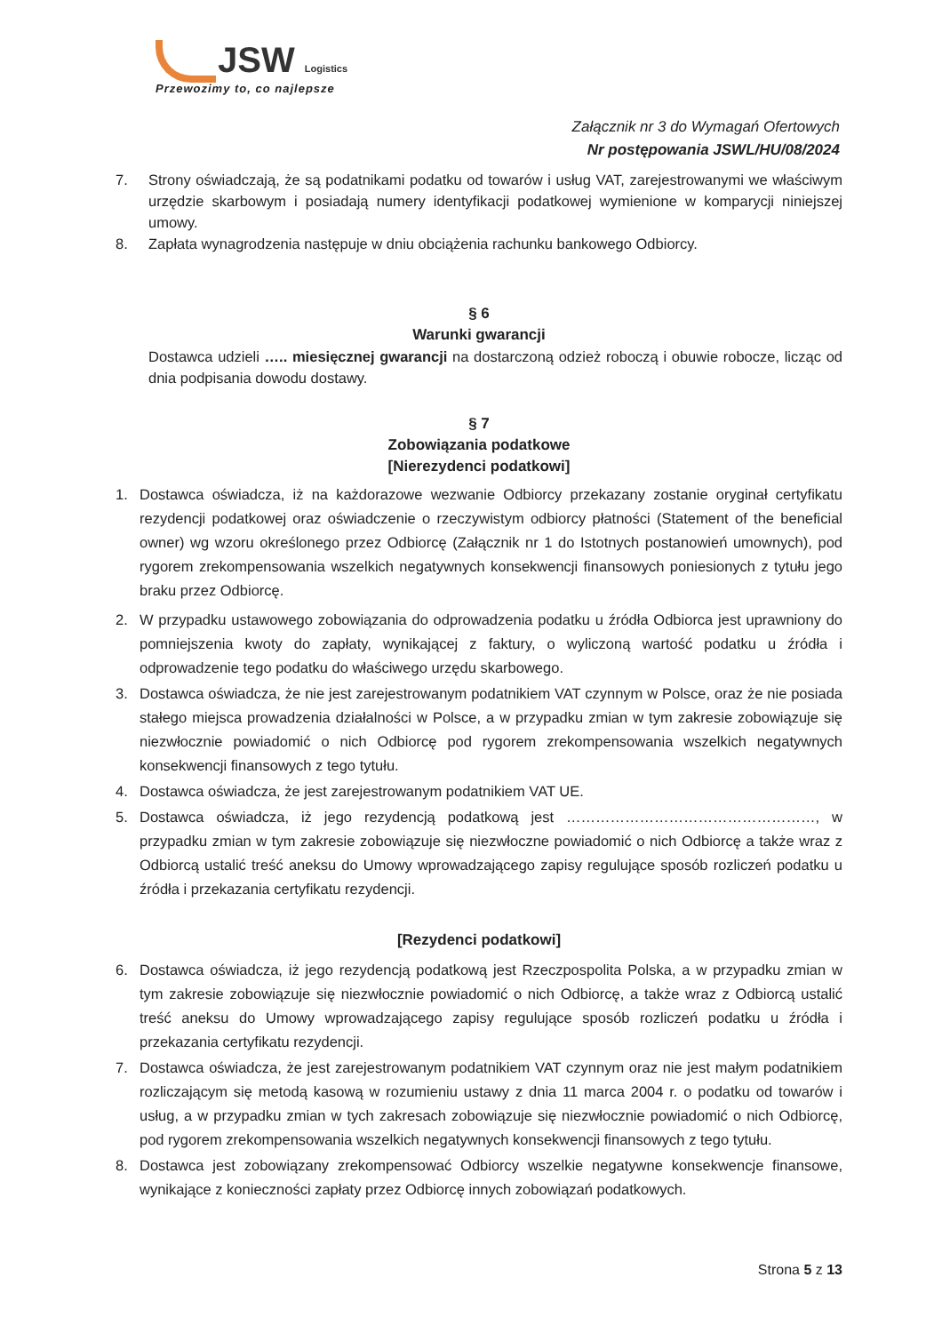JSW Logistics
Przewozimy to, co najlepsze
Załącznik nr 3 do Wymagań Ofertowych
Nr postępowania JSWL/HU/08/2024
7. Strony oświadczają, że są podatnikami podatku od towarów i usług VAT, zarejestrowanymi we właściwym urzędzie skarbowym i posiadają numery identyfikacji podatkowej wymienione w komparycji niniejszej umowy.
8. Zapłata wynagrodzenia następuje w dniu obciążenia rachunku bankowego Odbiorcy.
§ 6
Warunki gwarancji
Dostawca udzieli ….. miesięcznej gwarancji na dostarczoną odzież roboczą i obuwie robocze, licząc od dnia podpisania dowodu dostawy.
§ 7
Zobowiązania podatkowe
[Nierezydenci podatkowi]
1. Dostawca oświadcza, iż na każdorazowe wezwanie Odbiorcy przekazany zostanie oryginał certyfikatu rezydencji podatkowej oraz oświadczenie o rzeczywistym odbiorcy płatności (Statement of the beneficial owner) wg wzoru określonego przez Odbiorcę (Załącznik nr 1 do Istotnych postanowień umownych), pod rygorem zrekompensowania wszelkich negatywnych konsekwencji finansowych poniesionych z tytułu jego braku przez Odbiorcę.
2. W przypadku ustawowego zobowiązania do odprowadzenia podatku u źródła Odbiorca jest uprawniony do pomniejszenia kwoty do zapłaty, wynikającej z faktury, o wyliczoną wartość podatku u źródła i odprowadzenie tego podatku do właściwego urzędu skarbowego.
3. Dostawca oświadcza, że nie jest zarejestrowanym podatnikiem VAT czynnym w Polsce, oraz że nie posiada stałego miejsca prowadzenia działalności w Polsce, a w przypadku zmian w tym zakresie zobowiązuje się niezwłocznie powiadomić o nich Odbiorcę pod rygorem zrekompensowania wszelkich negatywnych konsekwencji finansowych z tego tytułu.
4. Dostawca oświadcza, że jest zarejestrowanym podatnikiem VAT UE.
5. Dostawca oświadcza, iż jego rezydencją podatkową jest ……………………………………………, w przypadku zmian w tym zakresie zobowiązuje się niezwłoczne powiadomić o nich Odbiorcę a także wraz z Odbiorcą ustalić treść aneksu do Umowy wprowadzającego zapisy regulujące sposób rozliczeń podatku u źródła i przekazania certyfikatu rezydencji.
[Rezydenci podatkowi]
6. Dostawca oświadcza, iż jego rezydencją podatkową jest Rzeczpospolita Polska, a w przypadku zmian w tym zakresie zobowiązuje się niezwłocznie powiadomić o nich Odbiorcę, a także wraz z Odbiorcą ustalić treść aneksu do Umowy wprowadzającego zapisy regulujące sposób rozliczeń podatku u źródła i przekazania certyfikatu rezydencji.
7. Dostawca oświadcza, że jest zarejestrowanym podatnikiem VAT czynnym oraz nie jest małym podatnikiem rozliczającym się metodą kasową w rozumieniu ustawy z dnia 11 marca 2004 r. o podatku od towarów i usług, a w przypadku zmian w tych zakresach zobowiązuje się niezwłocznie powiadomić o nich Odbiorcę, pod rygorem zrekompensowania wszelkich negatywnych konsekwencji finansowych z tego tytułu.
8. Dostawca jest zobowiązany zrekompensować Odbiorcy wszelkie negatywne konsekwencje finansowe, wynikające z konieczności zapłaty przez Odbiorcę innych zobowiązań podatkowych.
Strona 5 z 13